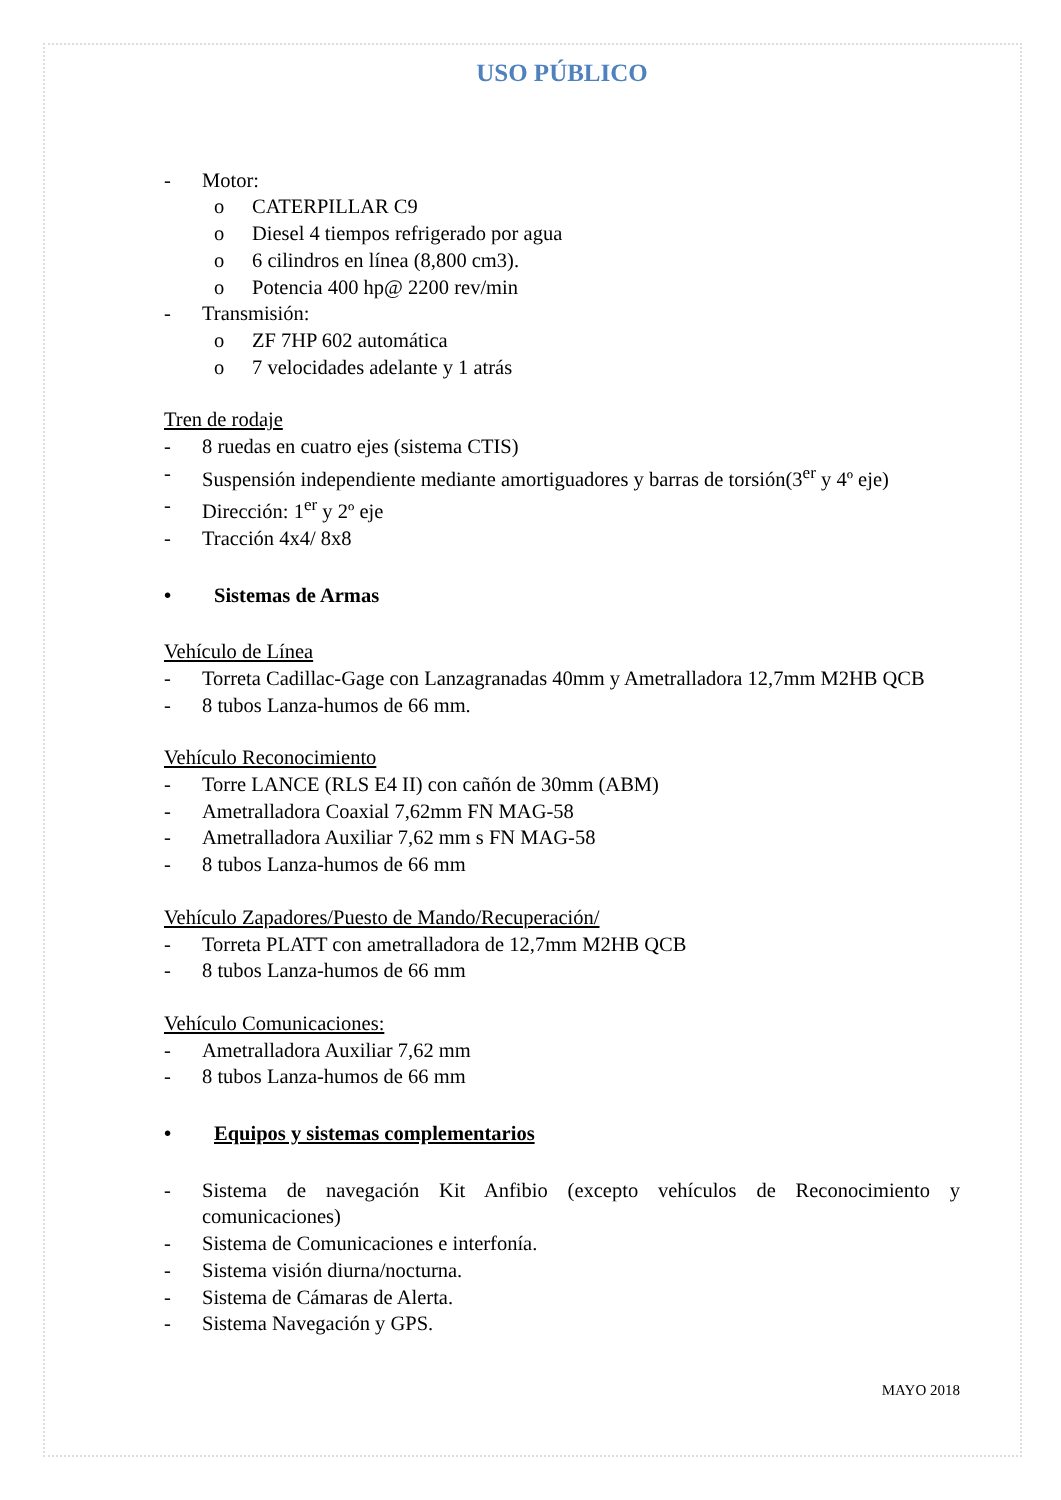USO PÚBLICO
- Motor:
o CATERPILLAR C9
o Diesel 4 tiempos refrigerado por agua
o 6 cilindros en línea (8,800 cm3).
o Potencia 400 hp@ 2200 rev/min
- Transmisión:
o ZF 7HP 602 automática
o 7 velocidades adelante y 1 atrás
Tren de rodaje
- 8 ruedas en cuatro ejes (sistema CTIS)
- Suspensión independiente mediante amortiguadores y barras de torsión(3<sup>er</sup> y 4º eje)
- Dirección: 1<sup>er</sup> y 2º eje
- Tracción 4x4/ 8x8
• Sistemas de Armas
Vehículo de Línea
- Torreta Cadillac-Gage con Lanzagranadas 40mm y Ametralladora 12,7mm M2HB QCB
- 8 tubos Lanza-humos de 66 mm.
Vehículo Reconocimiento
- Torre LANCE (RLS E4 II) con cañón de 30mm (ABM)
- Ametralladora Coaxial 7,62mm FN MAG-58
- Ametralladora Auxiliar 7,62 mm s FN MAG-58
- 8 tubos Lanza-humos de 66 mm
Vehículo Zapadores/Puesto de Mando/Recuperación/
- Torreta PLATT con ametralladora de 12,7mm M2HB QCB
- 8 tubos Lanza-humos de 66 mm
Vehículo Comunicaciones:
- Ametralladora Auxiliar 7,62 mm
- 8 tubos Lanza-humos de 66 mm
• Equipos y sistemas complementarios
- Sistema de navegación Kit Anfibio (excepto vehículos de Reconocimiento y comunicaciones)
- Sistema de Comunicaciones e interfonía.
- Sistema visión diurna/nocturna.
- Sistema de Cámaras de Alerta.
- Sistema Navegación y GPS.
MAYO 2018